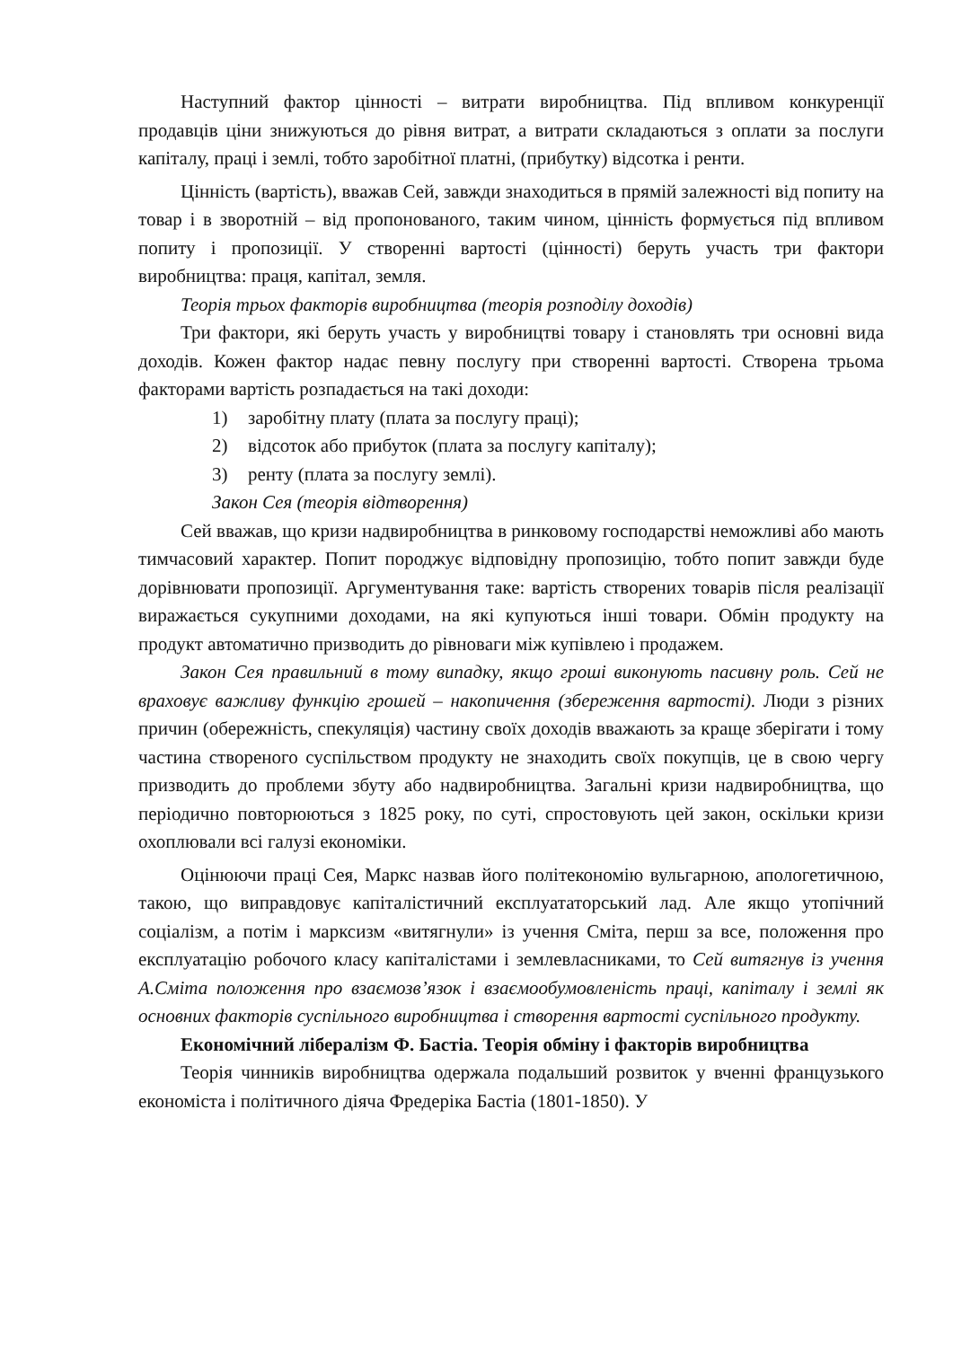Наступний фактор цінності – витрати виробництва. Під впливом конкуренції продавців ціни знижуються до рівня витрат, а витрати складаються з оплати за послуги капіталу, праці і землі, тобто заробітної платні, (прибутку) відсотка і ренти.
Цінність (вартість), вважав Сей, завжди знаходиться в прямій залежності від попиту на товар і в зворотній – від пропонованого, таким чином, цінність формується під впливом попиту і пропозиції. У створенні вартості (цінності) беруть участь три фактори виробництва: праця, капітал, земля.
Теорія трьох факторів виробництва (теорія розподілу доходів)
Три фактори, які беруть участь у виробництві товару і становлять три основні вида доходів. Кожен фактор надає певну послугу при створенні вартості. Створена трьома факторами вартість розпадається на такі доходи:
1) заробітну плату (плата за послугу праці);
2) відсоток або прибуток (плата за послугу капіталу);
3) ренту (плата за послугу землі).
Закон Сея (теорія відтворення)
Сей вважав, що кризи надвиробництва в ринковому господарстві неможливі або мають тимчасовий характер. Попит породжує відповідну пропозицію, тобто попит завжди буде дорівнювати пропозиції. Аргументування таке: вартість створених товарів після реалізації виражається сукупними доходами, на які купуються інші товари. Обмін продукту на продукт автоматично призводить до рівноваги між купівлею і продажем.
Закон Сея правильний в тому випадку, якщо гроші виконують пасивну роль. Сей не враховує важливу функцію грошей – накопичення (збереження вартості). Люди з різних причин (обережність, спекуляція) частину своїх доходів вважають за краще зберігати і тому частина створеного суспільством продукту не знаходить своїх покупців, це в свою чергу призводить до проблеми збуту або надвиробництва. Загальні кризи надвиробництва, що періодично повторюються з 1825 року, по суті, спростовують цей закон, оскільки кризи охоплювали всі галузі економіки.
Оцінюючи праці Сея, Маркс назвав його політекономію вульгарною, апологетичною, такою, що виправдовує капіталістичний експлуататорський лад. Але якщо утопічний соціалізм, а потім і марксизм «витягнули» із учення Сміта, перш за все, положення про експлуатацію робочого класу капіталістами і землевласниками, то Сей витягнув із учення А.Сміта положення про взаємозв’язок і взаємообумовленість праці, капіталу і землі як основних факторів суспільного виробництва і створення вартості суспільного продукту.
Економічний лібералізм Ф. Бастіа. Теорія обміну і факторів виробництва
Теорія чинників виробництва одержала подальший розвиток у вченні французького економіста і політичного діяча Фредеріка Бастіа (1801-1850). У